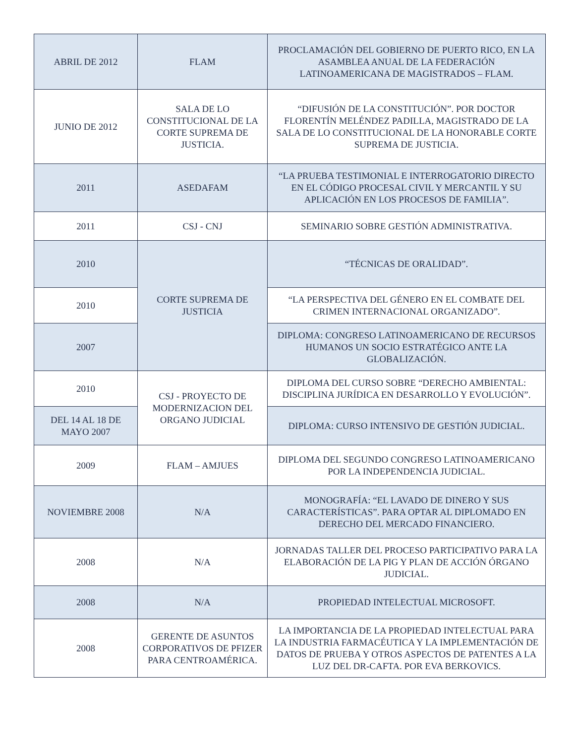| ABRIL DE 2012 | FLAM | PROCLAMACIÓN DEL GOBIERNO DE PUERTO RICO, EN LA ASAMBLEA ANUAL DE LA FEDERACIÓN LATINOAMERICANA DE MAGISTRADOS – FLAM. |
| JUNIO DE 2012 | SALA DE LO CONSTITUCIONAL DE LA CORTE SUPREMA DE JUSTICIA. | “DIFUSIÓN DE LA CONSTITUCIÓN”. POR DOCTOR FLORENTÍN MELÉNDEZ PADILLA, MAGISTRADO DE LA SALA DE LO CONSTITUCIONAL DE LA HONORABLE CORTE SUPREMA DE JUSTICIA. |
| 2011 | ASEDAFAM | “LA PRUEBA TESTIMONIAL E INTERROGATORIO DIRECTO EN EL CÓDIGO PROCESAL CIVIL Y MERCANTIL Y SU APLICACIÓN EN LOS PROCESOS DE FAMILIA”. |
| 2011 | CSJ - CNJ | SEMINARIO SOBRE GESTIÓN ADMINISTRATIVA. |
| 2010 | CORTE SUPREMA DE JUSTICIA | “TÉCNICAS DE ORALIDAD”. |
| 2010 | | “LA PERSPECTIVA DEL GÉNERO EN EL COMBATE DEL CRIMEN INTERNACIONAL ORGANIZADO”. |
| 2007 | | DIPLOMA: CONGRESO LATINOAMERICANO DE RECURSOS HUMANOS UN SOCIO ESTRATÉGICO ANTE LA GLOBALIZACIÓN. |
| 2010 | CSJ - PROYECTO DE MODERNIZACION DEL ORGANO JUDICIAL | DIPLOMA DEL CURSO SOBRE “DERECHO AMBIENTAL: DISCIPLINA JURÍDICA EN DESARROLLO Y EVOLUCIÓN”. |
| DEL 14 AL 18 DE MAYO 2007 | | DIPLOMA: CURSO INTENSIVO DE GESTIÓN JUDICIAL. |
| 2009 | FLAM – AMJUES | DIPLOMA DEL SEGUNDO CONGRESO LATINOAMERICANO POR LA INDEPENDENCIA JUDICIAL. |
| NOVIEMBRE 2008 | N/A | MONOGRAFÍA: “EL LAVADO DE DINERO Y SUS CARACTERÍSTICAS”. PARA OPTAR AL DIPLOMADO EN DERECHO DEL MERCADO FINANCIERO. |
| 2008 | N/A | JORNADAS TALLER DEL PROCESO PARTICIPATIVO PARA LA ELABORACIÓN DE LA PIG Y PLAN DE ACCIÓN ÓRGANO JUDICIAL. |
| 2008 | N/A | PROPIEDAD INTELECTUAL MICROSOFT. |
| 2008 | GERENTE DE ASUNTOS CORPORATIVOS DE PFIZER PARA CENTROAMÉRICA. | LA IMPORTANCIA DE LA PROPIEDAD INTELECTUAL PARA LA INDUSTRIA FARMACÉUTICA Y LA IMPLEMENTACIÓN DE DATOS DE PRUEBA Y OTROS ASPECTOS DE PATENTES A LA LUZ DEL DR-CAFTA. POR EVA BERKOVICS. |